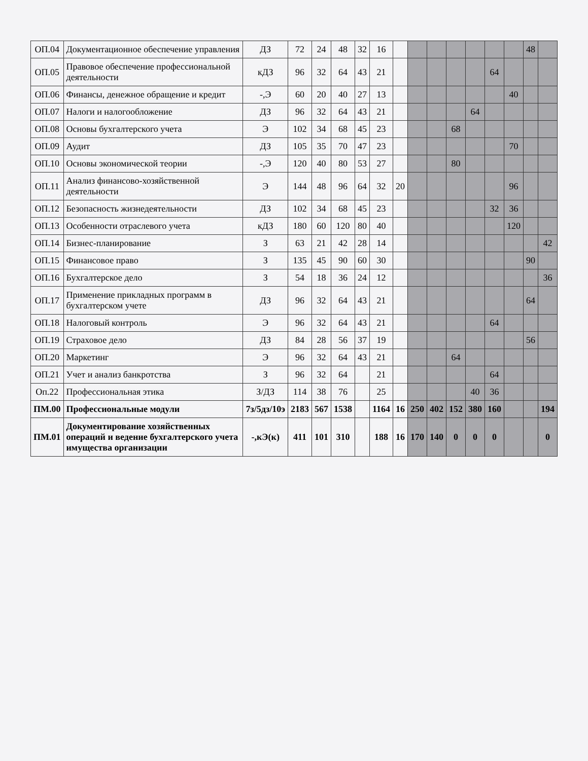| ОП.04 | Документационное обеспечение управления | ДЗ | 72 | 24 | 48 | 32 | 16 | | | | | | | | 48 | |
| ОП.05 | Правовое обеспечение профессиональной деятельности | кДЗ | 96 | 32 | 64 | 43 | 21 | | | | | | 64 | | | |
| ОП.06 | Финансы, денежное обращение и кредит | -,Э | 60 | 20 | 40 | 27 | 13 | | | | | | | 40 | | |
| ОП.07 | Налоги и налогообложение | ДЗ | 96 | 32 | 64 | 43 | 21 | | | | | 64 | | | | |
| ОП.08 | Основы бухгалтерского учета | Э | 102 | 34 | 68 | 45 | 23 | | | | 68 | | | | | |
| ОП.09 | Аудит | ДЗ | 105 | 35 | 70 | 47 | 23 | | | | | | | 70 | | |
| ОП.10 | Основы экономической теории | -,Э | 120 | 40 | 80 | 53 | 27 | | | | 80 | | | | | |
| ОП.11 | Анализ финансово-хозяйственной деятельности | Э | 144 | 48 | 96 | 64 | 32 | 20 | | | | | | 96 | | |
| ОП.12 | Безопасность жизнедеятельности | ДЗ | 102 | 34 | 68 | 45 | 23 | | | | | | 32 | 36 | | |
| ОП.13 | Особенности отраслевого учета | кДЗ | 180 | 60 | 120 | 80 | 40 | | | | | | | 120 | | |
| ОП.14 | Бизнес-планирование | З | 63 | 21 | 42 | 28 | 14 | | | | | | | | | 42 |
| ОП.15 | Финансовое право | З | 135 | 45 | 90 | 60 | 30 | | | | | | | | 90 | |
| ОП.16 | Бухгалтерское дело | З | 54 | 18 | 36 | 24 | 12 | | | | | | | | | 36 |
| ОП.17 | Применение прикладных программ в бухгалтерском учете | ДЗ | 96 | 32 | 64 | 43 | 21 | | | | | | | | 64 | |
| ОП.18 | Налоговый контроль | Э | 96 | 32 | 64 | 43 | 21 | | | | | | 64 | | | |
| ОП.19 | Страховое дело | ДЗ | 84 | 28 | 56 | 37 | 19 | | | | | | | | 56 | |
| ОП.20 | Маркетинг | Э | 96 | 32 | 64 | 43 | 21 | | | | 64 | | | | | |
| ОП.21 | Учет и анализ банкротства | З | 96 | 32 | 64 | | 21 | | | | | | 64 | | | |
| Оп.22 | Профессиональная этика | З/ДЗ | 114 | 38 | 76 | | 25 | | | | | 40 | 36 | | | |
| ПМ.00 | Профессиональные модули | 7з/5дз/10э | 2183 | 567 | 1538 | | 1164 | 16 | 250 | 402 | 152 | 380 | 160 | | | 194 |
| ПМ.01 | Документирование хозяйственных операций и ведение бухгалтерского учета имущества организации | -,кЭ(к) | 411 | 101 | 310 | | 188 | 16 | 170 | 140 | 0 | 0 | 0 | | | 0 |